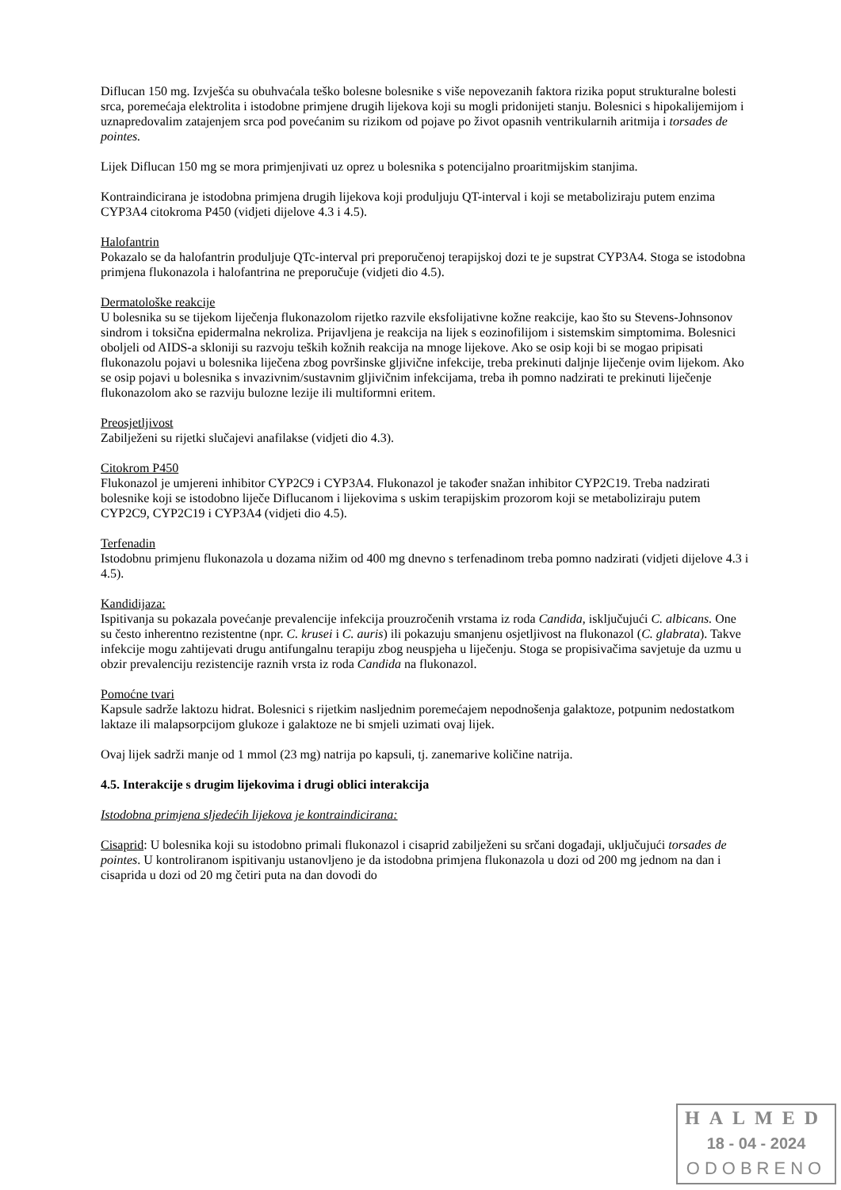Diflucan 150 mg. Izvješća su obuhvaćala teško bolesne bolesnike s više nepovezanih faktora rizika poput strukturalne bolesti srca, poremećaja elektrolita i istodobne primjene drugih lijekova koji su mogli pridonijeti stanju. Bolesnici s hipokalijemijom i uznapredovalim zatajenjem srca pod povećanim su rizikom od pojave po život opasnih ventrikularnih aritmija i torsades de pointes.
Lijek Diflucan 150 mg se mora primjenjivati uz oprez u bolesnika s potencijalno proaritmijskim stanjima.
Kontraindicirana je istodobna primjena drugih lijekova koji produljuju QT-interval i koji se metaboliziraju putem enzima CYP3A4 citokroma P450 (vidjeti dijelove 4.3 i 4.5).
Halofantrin
Pokazalo se da halofantrin produljuje QTc-interval pri preporučenoj terapijskoj dozi te je supstrat CYP3A4. Stoga se istodobna primjena flukonazola i halofantrina ne preporučuje (vidjeti dio 4.5).
Dermatološke reakcije
U bolesnika su se tijekom liječenja flukonazolom rijetko razvile eksfolijativne kožne reakcije, kao što su Stevens-Johnsonov sindrom i toksična epidermalna nekroliza. Prijavljena je reakcija na lijek s eozinofilijom i sistemskim simptomima. Bolesnici oboljeli od AIDS-a skloniji su razvoju teških kožnih reakcija na mnoge lijekove. Ako se osip koji bi se mogao pripisati flukonazolu pojavi u bolesnika liječena zbog površinske gljivične infekcije, treba prekinuti daljnje liječenje ovim lijekom. Ako se osip pojavi u bolesnika s invazivnim/sustavnim gljivičnim infekcijama, treba ih pomno nadzirati te prekinuti liječenje flukonazolom ako se razviju bulozne lezije ili multiformni eritem.
Preosjetljivost
Zabilježeni su rijetki slučajevi anafilakse (vidjeti dio 4.3).
Citokrom P450
Flukonazol je umjereni inhibitor CYP2C9 i CYP3A4. Flukonazol je također snažan inhibitor CYP2C19. Treba nadzirati bolesnike koji se istodobno liječe Diflucanom i lijekovima s uskim terapijskim prozorom koji se metaboliziraju putem CYP2C9, CYP2C19 i CYP3A4 (vidjeti dio 4.5).
Terfenadin
Istodobnu primjenu flukonazola u dozama nižim od 400 mg dnevno s terfenadinom treba pomno nadzirati (vidjeti dijelove 4.3 i 4.5).
Kandidijaza:
Ispitivanja su pokazala povećanje prevalencije infekcija prouzročenih vrstama iz roda Candida, isključujući C. albicans. One su često inherentno rezistentne (npr. C. krusei i C. auris) ili pokazuju smanjenu osjetljivost na flukonazol (C. glabrata). Takve infekcije mogu zahtijevati drugu antifungalnu terapiju zbog neuspjeha u liječenju. Stoga se propisivačima savjetuje da uzmu u obzir prevalenciju rezistencije raznih vrsta iz roda Candida na flukonazol.
Pomoćne tvari
Kapsule sadrže laktozu hidrat. Bolesnici s rijetkim nasljednim poremećajem nepodnošenja galaktoze, potpunim nedostatkom laktaze ili malapsorpcijom glukoze i galaktoze ne bi smjeli uzimati ovaj lijek.
Ovaj lijek sadrži manje od 1 mmol (23 mg) natrija po kapsuli, tj. zanemarive količine natrija.
4.5. Interakcije s drugim lijekovima i drugi oblici interakcija
Istodobna primjena sljedećih lijekova je kontraindicirana:
Cisaprid: U bolesnika koji su istodobno primali flukonazol i cisaprid zabilježeni su srčani događaji, uključujući torsades de pointes. U kontroliranom ispitivanju ustanovljeno je da istodobna primjena flukonazola u dozi od 200 mg jednom na dan i cisaprida u dozi od 20 mg četiri puta na dan dovodi do
HALMED
18 - 04 - 2024
ODOBRENO